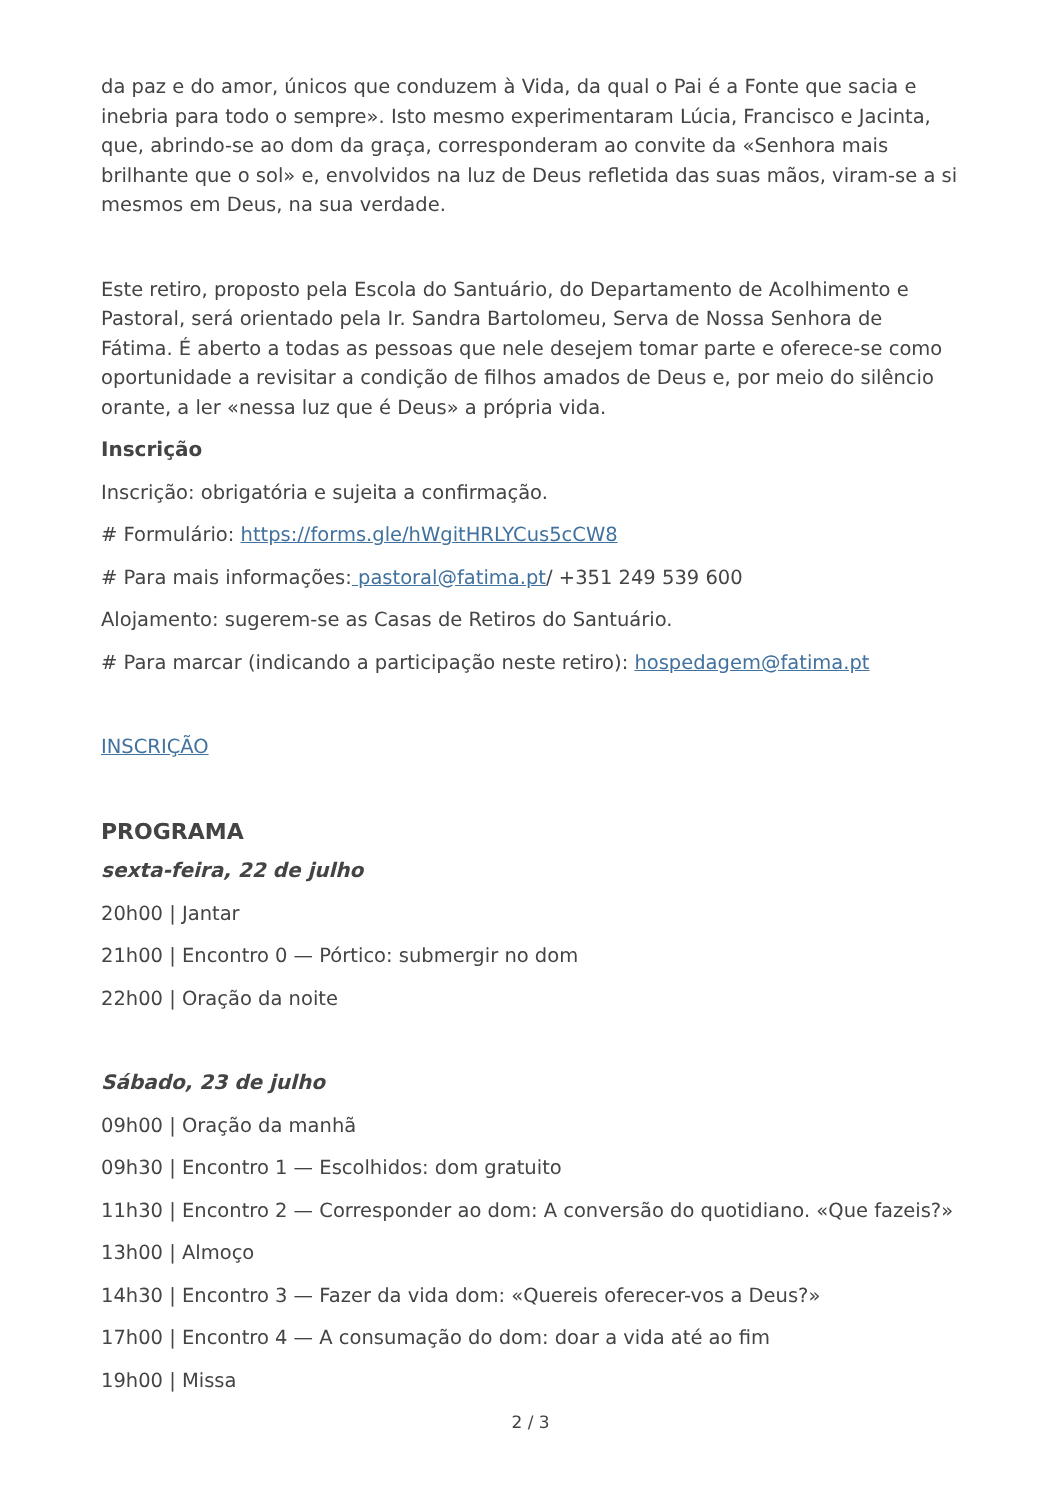da paz e do amor, únicos que conduzem à Vida, da qual o Pai é a Fonte que sacia e inebria para todo o sempre». Isto mesmo experimentaram Lúcia, Francisco e Jacinta, que, abrindo-se ao dom da graça, corresponderam ao convite da «Senhora mais brilhante que o sol» e, envolvidos na luz de Deus refletida das suas mãos, viram-se a si mesmos em Deus, na sua verdade.
Este retiro, proposto pela Escola do Santuário, do Departamento de Acolhimento e Pastoral, será orientado pela Ir. Sandra Bartolomeu, Serva de Nossa Senhora de Fátima. É aberto a todas as pessoas que nele desejem tomar parte e oferece-se como oportunidade a revisitar a condição de filhos amados de Deus e, por meio do silêncio orante, a ler «nessa luz que é Deus» a própria vida.
Inscrição
Inscrição: obrigatória e sujeita a confirmação.
# Formulário: https://forms.gle/hWgitHRLYCus5cCW8
# Para mais informações: pastoral@fatima.pt/ +351 249 539 600
Alojamento: sugerem-se as Casas de Retiros do Santuário.
# Para marcar (indicando a participação neste retiro): hospedagem@fatima.pt
INSCRIÇÃO
PROGRAMA
sexta-feira, 22 de julho
20h00 | Jantar
21h00 | Encontro 0 — Pórtico: submergir no dom
22h00 | Oração da noite
Sábado, 23 de julho
09h00 | Oração da manhã
09h30 | Encontro 1 — Escolhidos: dom gratuito
11h30 | Encontro 2 — Corresponder ao dom: A conversão do quotidiano. «Que fazeis?»
13h00 | Almoço
14h30 | Encontro 3 — Fazer da vida dom: «Quereis oferecer-vos a Deus?»
17h00 | Encontro 4 — A consumação do dom: doar a vida até ao fim
19h00 | Missa
2 / 3